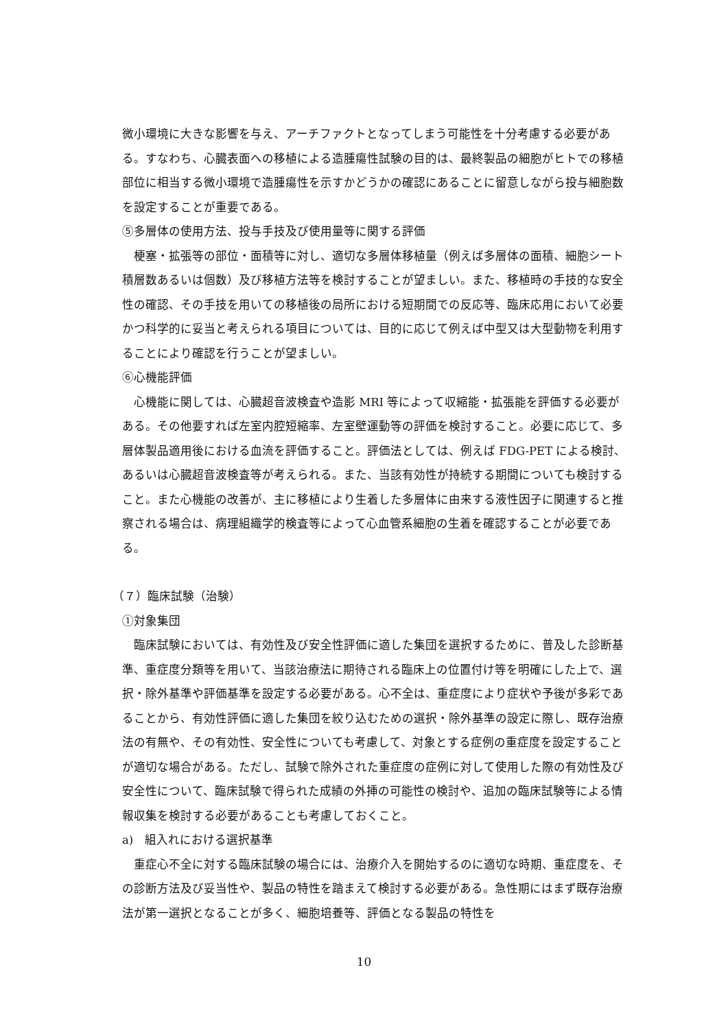微小環境に大きな影響を与え、アーチファクトとなってしまう可能性を十分考慮する必要がある。すなわち、心臓表面への移植による造腫瘍性試験の目的は、最終製品の細胞がヒトでの移植部位に相当する微小環境で造腫瘍性を示すかどうかの確認にあることに留意しながら投与細胞数を設定することが重要である。
⑤多層体の使用方法、投与手技及び使用量等に関する評価
　梗塞・拡張等の部位・面積等に対し、適切な多層体移植量（例えば多層体の面積、細胞シート積層数あるいは個数）及び移植方法等を検討することが望ましい。また、移植時の手技的な安全性の確認、その手技を用いての移植後の局所における短期間での反応等、臨床応用において必要かつ科学的に妥当と考えられる項目については、目的に応じて例えば中型又は大型動物を利用することにより確認を行うことが望ましい。
⑥心機能評価
　心機能に関しては、心臓超音波検査や造影 MRI 等によって収縮能・拡張能を評価する必要がある。その他要すれば左室内腔短縮率、左室壁運動等の評価を検討すること。必要に応じて、多層体製品適用後における血流を評価すること。評価法としては、例えば FDG-PET による検討、あるいは心臓超音波検査等が考えられる。また、当該有効性が持続する期間についても検討すること。また心機能の改善が、主に移植により生着した多層体に由来する液性因子に関連すると推察される場合は、病理組織学的検査等によって心血管系細胞の生着を確認することが必要である。
（７）臨床試験（治験）
①対象集団
　臨床試験においては、有効性及び安全性評価に適した集団を選択するために、普及した診断基準、重症度分類等を用いて、当該治療法に期待される臨床上の位置付け等を明確にした上で、選択・除外基準や評価基準を設定する必要がある。心不全は、重症度により症状や予後が多彩であることから、有効性評価に適した集団を絞り込むための選択・除外基準の設定に際し、既存治療法の有無や、その有効性、安全性についても考慮して、対象とする症例の重症度を設定することが適切な場合がある。ただし、試験で除外された重症度の症例に対して使用した際の有効性及び安全性について、臨床試験で得られた成績の外挿の可能性の検討や、追加の臨床試験等による情報収集を検討する必要があることも考慮しておくこと。
a)　組入れにおける選択基準
　重症心不全に対する臨床試験の場合には、治療介入を開始するのに適切な時期、重症度を、その診断方法及び妥当性や、製品の特性を踏まえて検討する必要がある。急性期にはまず既存治療法が第一選択となることが多く、細胞培養等、評価となる製品の特性を
10